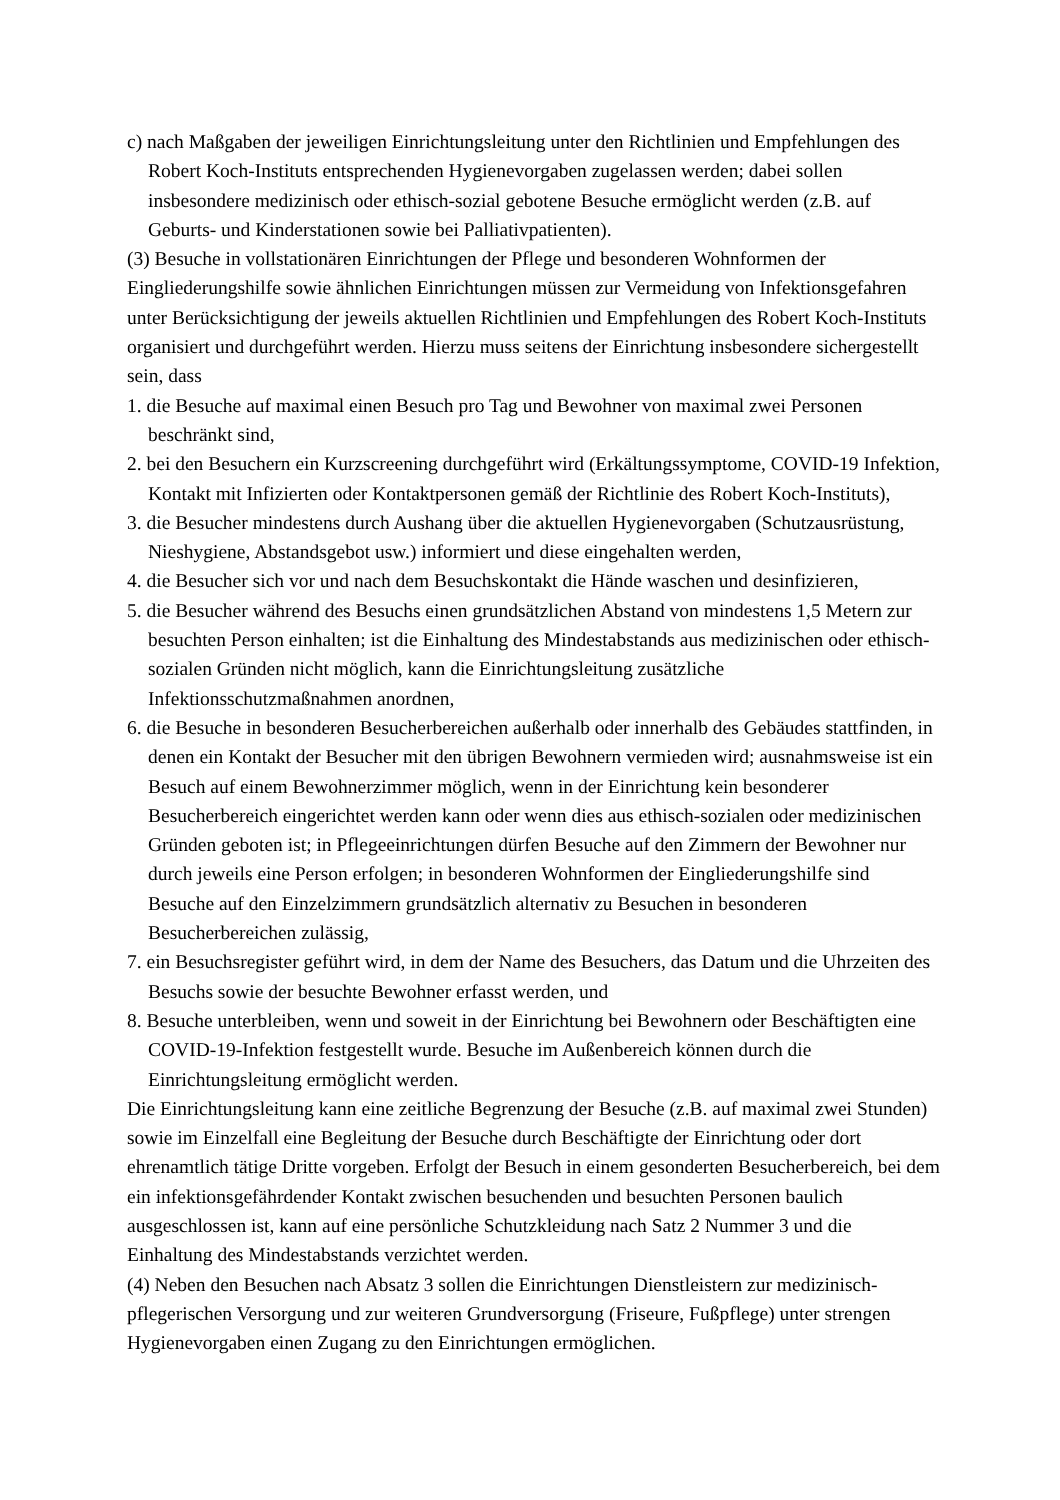c) nach Maßgaben der jeweiligen Einrichtungsleitung unter den Richtlinien und Empfehlungen des Robert Koch-Instituts entsprechenden Hygienevorgaben zugelassen werden; dabei sollen insbesondere medizinisch oder ethisch-sozial gebotene Besuche ermöglicht werden (z.B. auf Geburts- und Kinderstationen sowie bei Palliativpatienten).
(3) Besuche in vollstationären Einrichtungen der Pflege und besonderen Wohnformen der Eingliederungshilfe sowie ähnlichen Einrichtungen müssen zur Vermeidung von Infektionsgefahren unter Berücksichtigung der jeweils aktuellen Richtlinien und Empfehlungen des Robert Koch-Instituts organisiert und durchgeführt werden. Hierzu muss seitens der Einrichtung insbesondere sichergestellt sein, dass
1. die Besuche auf maximal einen Besuch pro Tag und Bewohner von maximal zwei Personen beschränkt sind,
2. bei den Besuchern ein Kurzscreening durchgeführt wird (Erkältungssymptome, COVID-19 Infektion, Kontakt mit Infizierten oder Kontaktpersonen gemäß der Richtlinie des Robert Koch-Instituts),
3. die Besucher mindestens durch Aushang über die aktuellen Hygienevorgaben (Schutzausrüstung, Nieshygiene, Abstandsgebot usw.) informiert und diese eingehalten werden,
4. die Besucher sich vor und nach dem Besuchskontakt die Hände waschen und desinfizieren,
5. die Besucher während des Besuchs einen grundsätzlichen Abstand von mindestens 1,5 Metern zur besuchten Person einhalten; ist die Einhaltung des Mindestabstands aus medizinischen oder ethisch-sozialen Gründen nicht möglich, kann die Einrichtungsleitung zusätzliche Infektionsschutzmaßnahmen anordnen,
6. die Besuche in besonderen Besucherbereichen außerhalb oder innerhalb des Gebäudes stattfinden, in denen ein Kontakt der Besucher mit den übrigen Bewohnern vermieden wird; ausnahmsweise ist ein Besuch auf einem Bewohnerzimmer möglich, wenn in der Einrichtung kein besonderer Besucherbereich eingerichtet werden kann oder wenn dies aus ethisch-sozialen oder medizinischen Gründen geboten ist; in Pflegeeinrichtungen dürfen Besuche auf den Zimmern der Bewohner nur durch jeweils eine Person erfolgen; in besonderen Wohnformen der Eingliederungshilfe sind Besuche auf den Einzelzimmern grundsätzlich alternativ zu Besuchen in besonderen Besucherbereichen zulässig,
7. ein Besuchsregister geführt wird, in dem der Name des Besuchers, das Datum und die Uhrzeiten des Besuchs sowie der besuchte Bewohner erfasst werden, und
8. Besuche unterbleiben, wenn und soweit in der Einrichtung bei Bewohnern oder Beschäftigten eine COVID-19-Infektion festgestellt wurde. Besuche im Außenbereich können durch die Einrichtungsleitung ermöglicht werden.
Die Einrichtungsleitung kann eine zeitliche Begrenzung der Besuche (z.B. auf maximal zwei Stunden) sowie im Einzelfall eine Begleitung der Besuche durch Beschäftigte der Einrichtung oder dort ehrenamtlich tätige Dritte vorgeben. Erfolgt der Besuch in einem gesonderten Besucherbereich, bei dem ein infektionsgefährdender Kontakt zwischen besuchenden und besuchten Personen baulich ausgeschlossen ist, kann auf eine persönliche Schutzkleidung nach Satz 2 Nummer 3 und die Einhaltung des Mindestabstands verzichtet werden.
(4) Neben den Besuchen nach Absatz 3 sollen die Einrichtungen Dienstleistern zur medizinisch-pflegerischen Versorgung und zur weiteren Grundversorgung (Friseure, Fußpflege) unter strengen Hygienevorgaben einen Zugang zu den Einrichtungen ermöglichen.